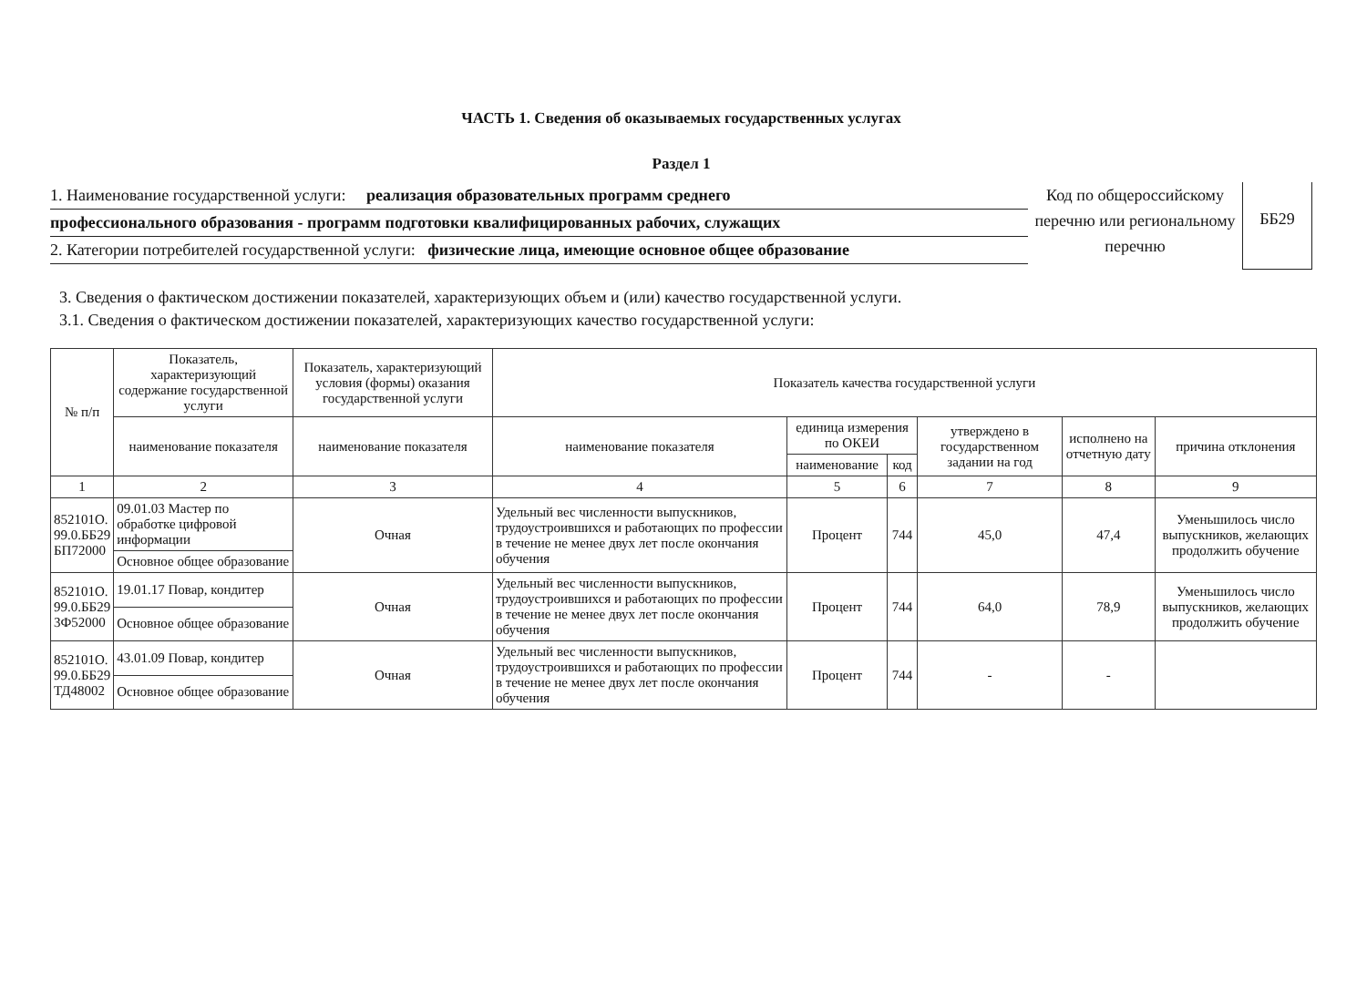ЧАСТЬ 1. Сведения об оказываемых государственных услугах
Раздел 1
1. Наименование государственной услуги: реализация образовательных программ среднего
профессионального образования - программ подготовки квалифицированных рабочих, служащих
2. Категории потребителей государственной услуги: физические лица, имеющие основное общее образование
Код по общероссийскому перечню или региональному перечню
ББ29
3. Сведения о фактическом достижении показателей, характеризующих объем и (или) качество государственной услуги.
3.1. Сведения о фактическом достижении показателей, характеризующих качество государственной услуги:
| № п/п | Показатель, характеризующий содержание государственной услуги | Показатель, характеризующий условия (формы) оказания государственной услуги | Показатель качества государственной услуги | | | | | |
| --- | --- | --- | --- | --- | --- | --- | --- | --- |
| | наименование показателя | наименование показателя | наименование показателя | единица измерения по ОКЕИ | | утверждено в государственном задании на год | исполнено на отчетную дату | причина отклонения |
| | | | | наименование | код | | | |
| 1 | 2 | 3 | 4 | 5 | 6 | 7 | 8 | 9 |
| 852101О. 99.0.ББ29 БП72000 | 09.01.03 Мастер по обработке цифровой информации | Очная | Удельный вес численности выпускников, трудоустроившихся и работающих по профессии в течение не менее двух лет после окончания обучения | Процент | 744 | 45,0 | 47,4 | Уменьшилось число выпускников, желающих продолжить обучение |
| | Основное общее образование | | | | | | | |
| 852101О. 99.0.ББ29 3Ф52000 | 19.01.17 Повар, кондитер | Очная | Удельный вес численности выпускников, трудоустроившихся и работающих по профессии в течение не менее двух лет после окончания обучения | Процент | 744 | 64,0 | 78,9 | Уменьшилось число выпускников, желающих продолжить обучение |
| | Основное общее образование | | | | | | | |
| 852101О. 99.0.ББ29 ТД48002 | 43.01.09 Повар, кондитер | Очная | Удельный вес численности выпускников, трудоустроившихся и работающих по профессии в течение не менее двух лет после окончания обучения | Процент | 744 | - | - | |
| | Основное общее образование | | | | | | | |